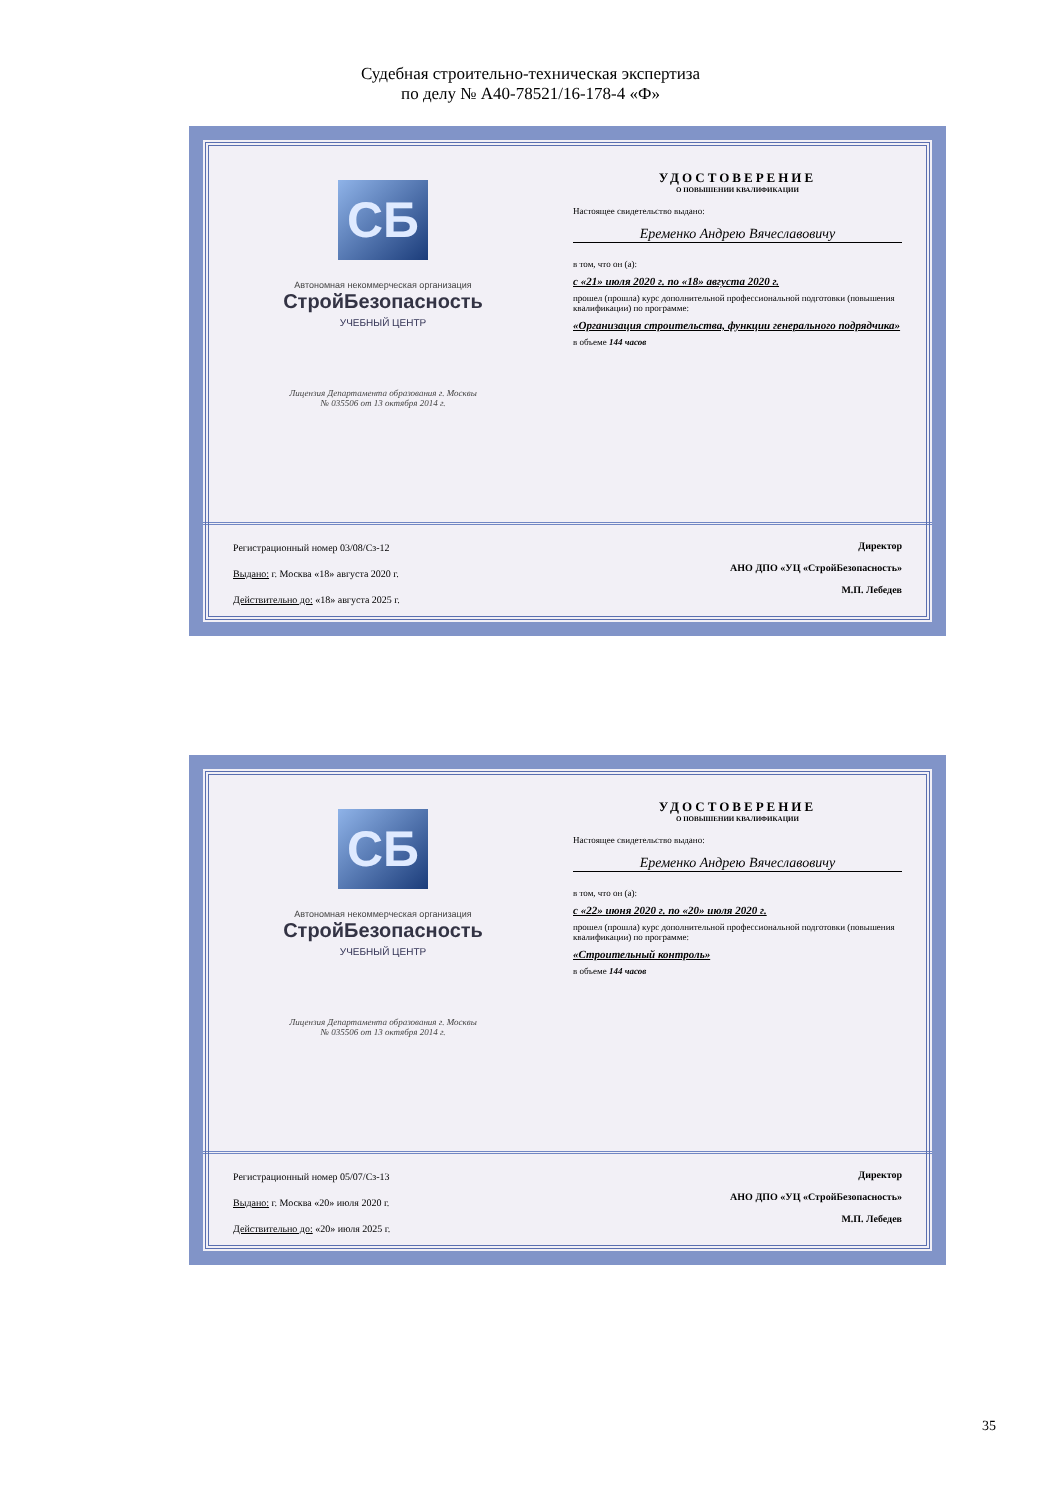Судебная строительно-техническая экспертиза
по делу № А40-78521/16-178-4 «Ф»
СБ
Автономная некоммерческая организация
СтройБезопасность
УЧЕБНЫЙ ЦЕНТР
Лицензия Департамента образования г. Москвы
№ 035506 от 13 октября 2014 г.
УДОСТОВЕРЕНИЕ
О ПОВЫШЕНИИ КВАЛИФИКАЦИИ
Настоящее свидетельство выдано:
Еременко Андрею Вячеславовичу
в том, что он (а):
с «21» июля 2020 г. по «18» августа 2020 г.
прошел (прошла) курс дополнительной профессиональной подготовки (повышения квалификации) по программе:
«Организация строительства, функции генерального подрядчика»
в объеме 144 часов
Регистрационный номер 03/08/Сз-12
Выдано: г. Москва «18» августа 2020 г.
Действительно до: «18» августа 2025 г.
Директор
АНО ДПО «УЦ «СтройБезопасность»
М.П. Лебедев
СБ
Автономная некоммерческая организация
СтройБезопасность
УЧЕБНЫЙ ЦЕНТР
Лицензия Департамента образования г. Москвы
№ 035506 от 13 октября 2014 г.
УДОСТОВЕРЕНИЕ
О ПОВЫШЕНИИ КВАЛИФИКАЦИИ
Настоящее свидетельство выдано:
Еременко Андрею Вячеславовичу
в том, что он (а):
с «22» июня 2020 г. по «20» июля 2020 г.
прошел (прошла) курс дополнительной профессиональной подготовки (повышения квалификации) по программе:
«Строительный контроль»
в объеме 144 часов
Регистрационный номер 05/07/Сз-13
Выдано: г. Москва «20» июля 2020 г.
Действительно до: «20» июля 2025 г.
Директор
АНО ДПО «УЦ «СтройБезопасность»
М.П. Лебедев
35